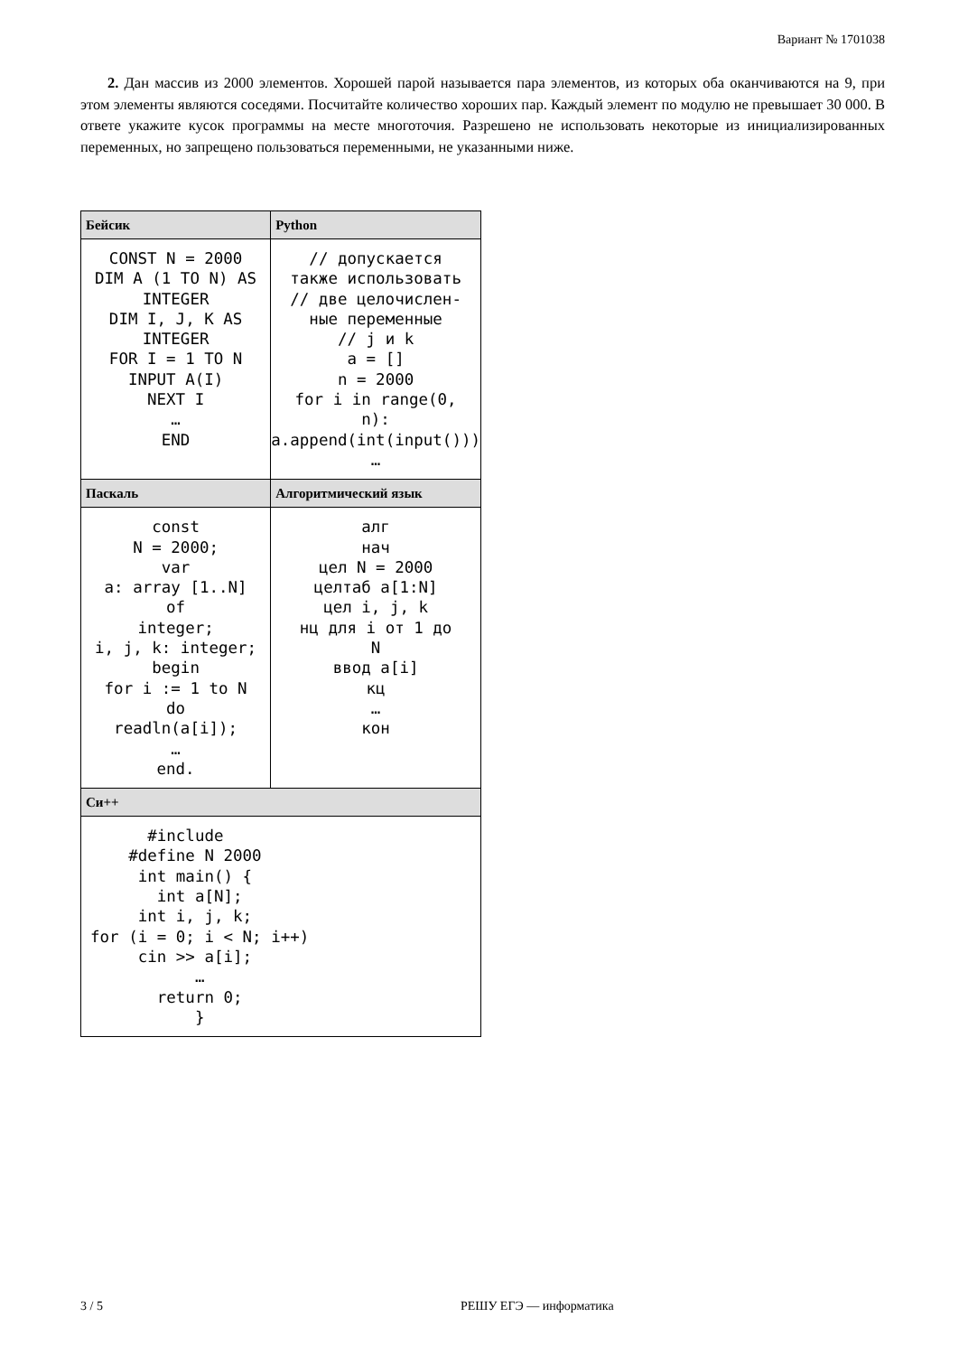Вариант № 1701038
2. Дан массив из 2000 элементов. Хорошей парой называется пара элементов, из которых оба оканчиваются на 9, при этом элементы являются соседями. Посчитайте количество хороших пар. Каждый элемент по модулю не превышает 30 000. В ответе укажите кусок программы на месте многоточия. Разрешено не использовать некоторые из инициализированных переменных, но запрещено пользоваться переменными, не указанными ниже.
| Бейсик | Python |
| --- | --- |
| CONST N = 2000 DIM A (1 TO N) AS INTEGER DIM I, J, K AS INTEGER FOR I = 1 TO N INPUT A(I) NEXT I … END | // допускается также использовать // две целочислен- ные переменные // j и k a = [] n = 2000 for i in range(0, n): a.append(int(input())) … |
| Паскаль | Алгоритмический язык |
| const N = 2000; var a: array [1..N] of integer; i, j, k: integer; begin for i := 1 to N do readln(a[i]); … end. | алг нач цел N = 2000 целтаб a[1:N] цел i, j, k нц для i от 1 до N ввод a[i] кц … кон |
| Си++ | |
| #include #define N 2000 int main() { int a[N]; int i, j, k; for (i = 0; i < N; i++) cin >> a[i]; … return 0; } | |
3 / 5 РЕШУ ЕГЭ — информатика